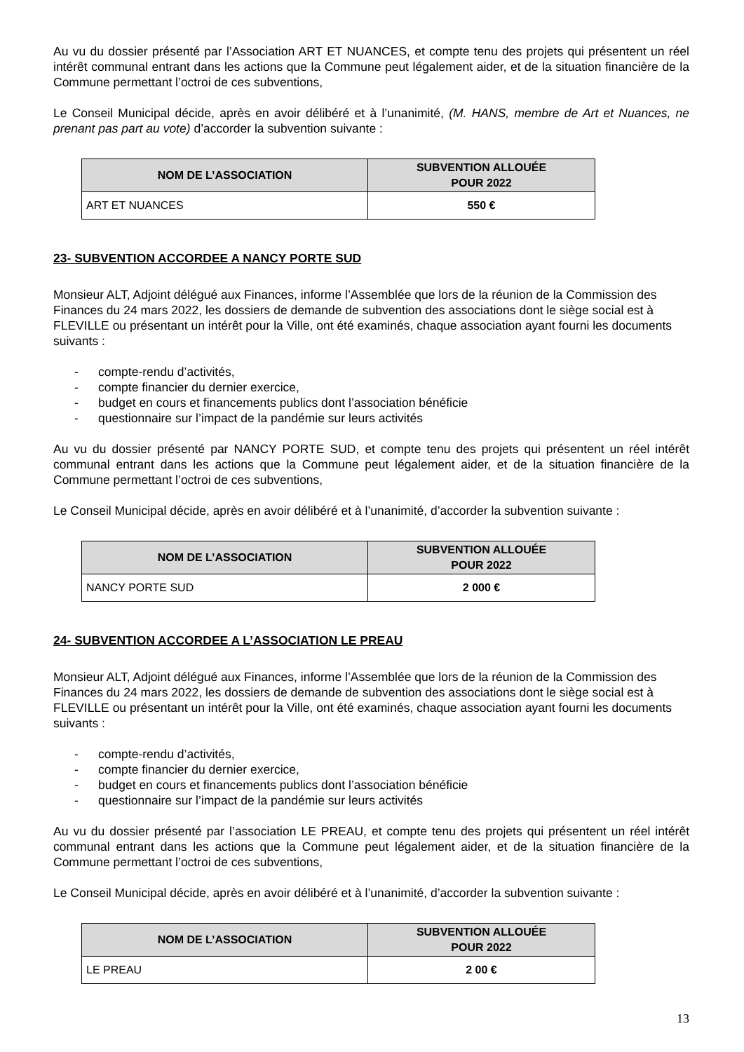Au vu du dossier présenté par l’Association ART ET NUANCES, et compte tenu des projets qui présentent un réel intérêt communal entrant dans les actions que la Commune peut légalement aider, et de la situation financière de la Commune permettant l’octroi de ces subventions,
Le Conseil Municipal décide, après en avoir délibéré et à l’unanimité, (M. HANS, membre de Art et Nuances, ne prenant pas part au vote) d’accorder la subvention suivante :
| NOM DE L’ASSOCIATION | SUBVENTION ALLOUÉE POUR 2022 |
| --- | --- |
| ART ET NUANCES | 550 € |
23- SUBVENTION ACCORDEE A NANCY PORTE SUD
Monsieur ALT, Adjoint délégué aux Finances, informe l’Assemblée que lors de la réunion de la Commission des Finances du 24 mars 2022, les dossiers de demande de subvention des associations dont le siège social est à FLEVILLE ou présentant un intérêt pour la Ville, ont été examinés, chaque association ayant fourni les documents suivants :
- compte-rendu d’activités,
- compte financier du dernier exercice,
- budget en cours et financements publics dont l’association bénéficie
- questionnaire sur l’impact de la pandémie sur leurs activités
Au vu du dossier présenté par NANCY PORTE SUD, et compte tenu des projets qui présentent un réel intérêt communal entrant dans les actions que la Commune peut légalement aider, et de la situation financière de la Commune permettant l’octroi de ces subventions,
Le Conseil Municipal décide, après en avoir délibéré et à l’unanimité, d’accorder la subvention suivante :
| NOM DE L’ASSOCIATION | SUBVENTION ALLOUÉE POUR 2022 |
| --- | --- |
| NANCY PORTE SUD | 2 000 € |
24- SUBVENTION ACCORDEE A L’ASSOCIATION LE PREAU
Monsieur ALT, Adjoint délégué aux Finances, informe l’Assemblée que lors de la réunion de la Commission des Finances du 24 mars 2022, les dossiers de demande de subvention des associations dont le siège social est à FLEVILLE ou présentant un intérêt pour la Ville, ont été examinés, chaque association ayant fourni les documents suivants :
- compte-rendu d’activités,
- compte financier du dernier exercice,
- budget en cours et financements publics dont l’association bénéficie
- questionnaire sur l’impact de la pandémie sur leurs activités
Au vu du dossier présenté par l’association LE PREAU, et compte tenu des projets qui présentent un réel intérêt communal entrant dans les actions que la Commune peut légalement aider, et de la situation financière de la Commune permettant l’octroi de ces subventions,
Le Conseil Municipal décide, après en avoir délibéré et à l’unanimité, d’accorder la subvention suivante :
| NOM DE L’ASSOCIATION | SUBVENTION ALLOUÉE POUR 2022 |
| --- | --- |
| LE PREAU | 2 00 € |
13